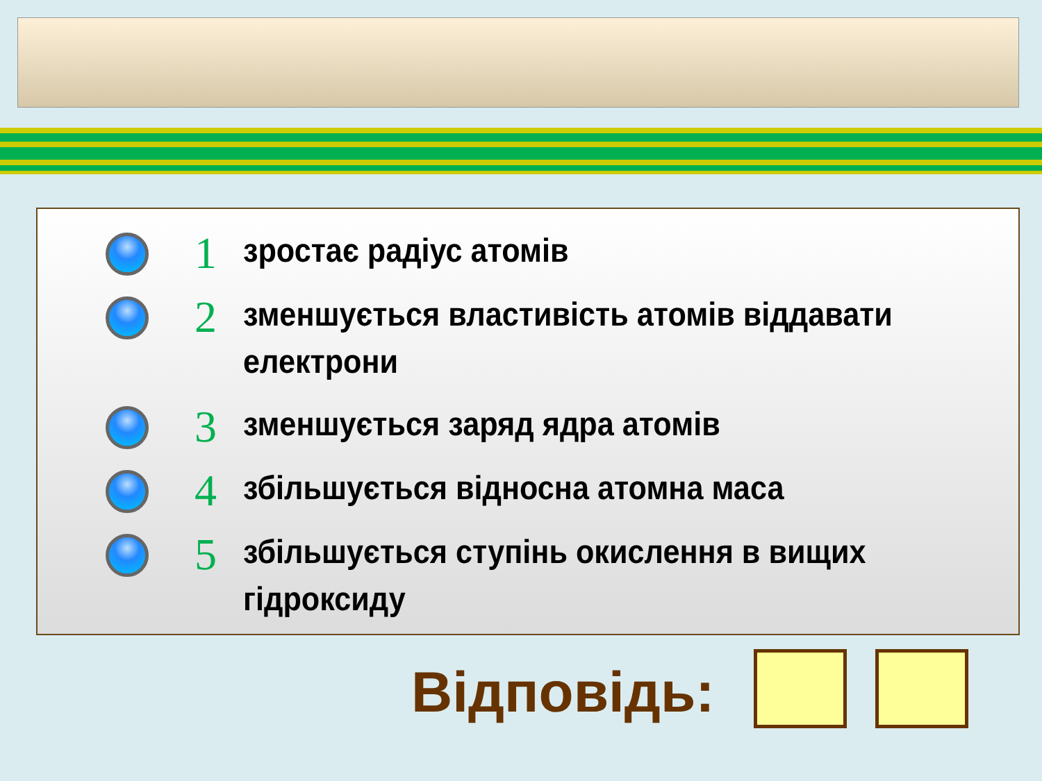1
зростає радіус атомів
2
зменшується властивість атомів віддавати електрони
3
зменшується заряд ядра атомів
4
збільшується відносна атомна маса
5
збільшується ступінь окислення в вищих гідроксиду
Відповідь: